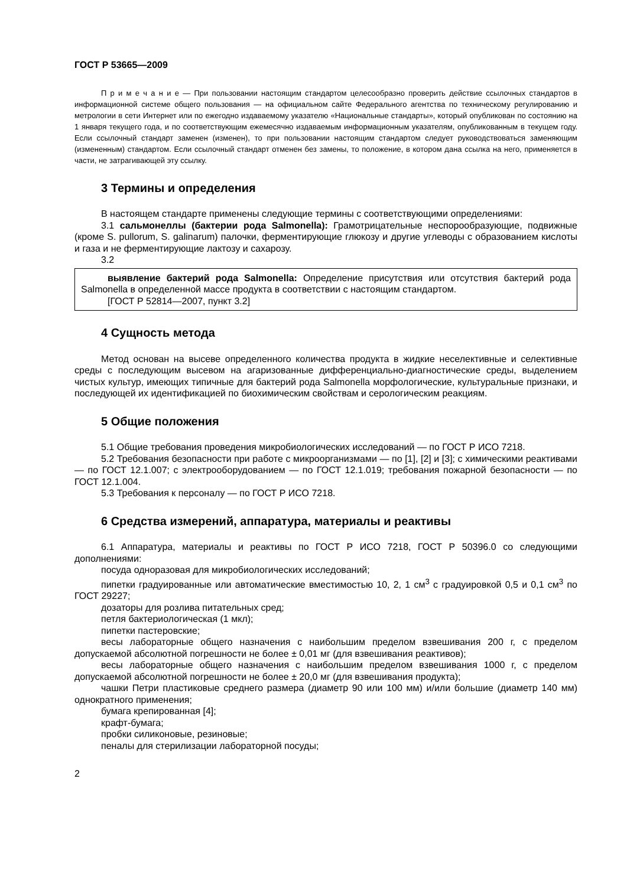ГОСТ Р 53665—2009
П р и м е ч а н и е — При пользовании настоящим стандартом целесообразно проверить действие ссылочных стандартов в информационной системе общего пользования — на официальном сайте Федерального агентства по техническому регулированию и метрологии в сети Интернет или по ежегодно издаваемому указателю «Национальные стандарты», который опубликован по состоянию на 1 января текущего года, и по соответствующим ежемесячно издаваемым информационным указателям, опубликованным в текущем году. Если ссылочный стандарт заменен (изменен), то при пользовании настоящим стандартом следует руководствоваться заменяющим (измененным) стандартом. Если ссылочный стандарт отменен без замены, то положение, в котором дана ссылка на него, применяется в части, не затрагивающей эту ссылку.
3 Термины и определения
В настоящем стандарте применены следующие термины с соответствующими определениями:
3.1 сальмонеллы (бактерии рода Salmonella): Грамотрицательные неспорообразующие, подвижные (кроме S. pullorum, S. galinarum) палочки, ферментирующие глюкозу и другие углеводы с образованием кислоты и газа и не ферментирующие лактозу и сахарозу.
3.2
выявление бактерий рода Salmonella: Определение присутствия или отсутствия бактерий рода Salmonella в определенной массе продукта в соответствии с настоящим стандартом.
[ГОСТ Р 52814—2007, пункт 3.2]
4 Сущность метода
Метод основан на высеве определенного количества продукта в жидкие неселективные и селективные среды с последующим высевом на агаризованные дифференциально-диагностические среды, выделением чистых культур, имеющих типичные для бактерий рода Salmonella морфологические, культуральные признаки, и последующей их идентификацией по биохимическим свойствам и серологическим реакциям.
5 Общие положения
5.1 Общие требования проведения микробиологических исследований — по ГОСТ Р ИСО 7218.
5.2 Требования безопасности при работе с микроорганизмами — по [1], [2] и [3]; с химическими реактивами — по ГОСТ 12.1.007; с электрооборудованием — по ГОСТ 12.1.019; требования пожарной безопасности — по ГОСТ 12.1.004.
5.3 Требования к персоналу — по ГОСТ Р ИСО 7218.
6 Средства измерений, аппаратура, материалы и реактивы
6.1 Аппаратура, материалы и реактивы по ГОСТ Р ИСО 7218, ГОСТ Р 50396.0 со следующими дополнениями:
посуда одноразовая для микробиологических исследований;
пипетки градуированные или автоматические вместимостью 10, 2, 1 см<sup>3</sup> с градуировкой 0,5 и 0,1 см<sup>3</sup> по ГОСТ 29227;
дозаторы для розлива питательных сред;
петля бактериологическая (1 мкл);
пипетки пастеровские;
весы лабораторные общего назначения с наибольшим пределом взвешивания 200 г, с пределом допускаемой абсолютной погрешности не более ± 0,01 мг (для взвешивания реактивов);
весы лабораторные общего назначения с наибольшим пределом взвешивания 1000 г, с пределом допускаемой абсолютной погрешности не более ± 20,0 мг (для взвешивания продукта);
чашки Петри пластиковые среднего размера (диаметр 90 или 100 мм) и/или большие (диаметр 140 мм) однократного применения;
бумага крепированная [4];
крафт-бумага;
пробки силиконовые, резиновые;
пеналы для стерилизации лабораторной посуды;
2